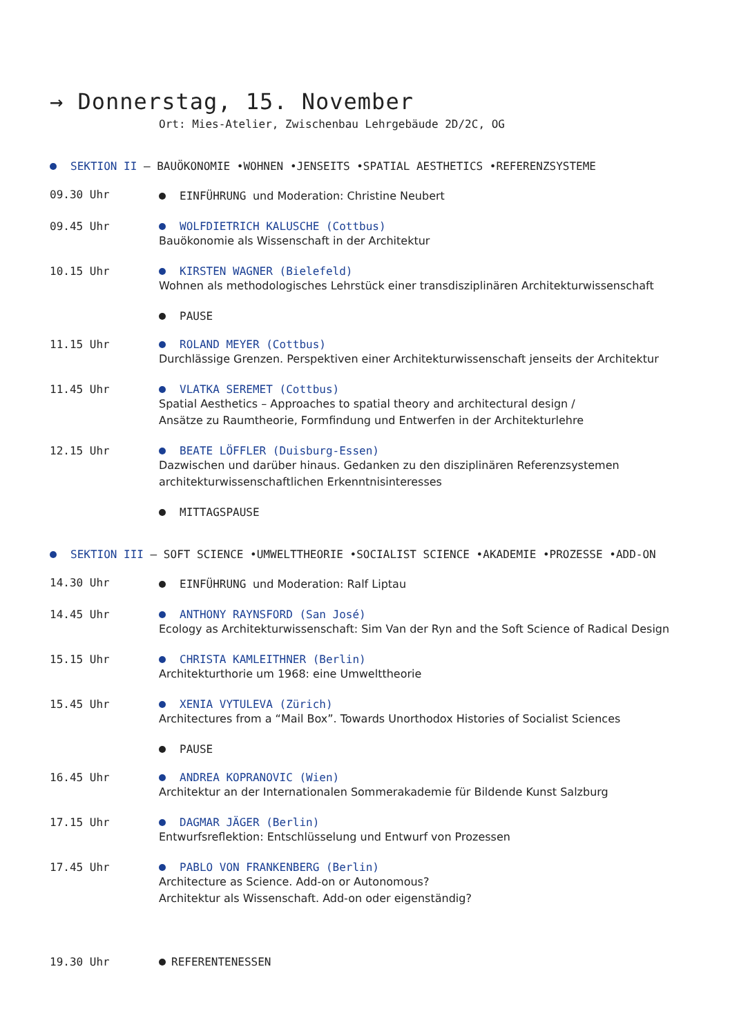→ Donnerstag, 15. November
Ort: Mies-Atelier, Zwischenbau Lehrgebäude 2D/2C, OG
SEKTION II — BAUÖKONOMIE •WOHNEN •JENSEITS •SPATIAL AESTHETICS •REFERENZSYSTEME
09.30 Uhr EINFÜHRUNG und Moderation: Christine Neubert
09.45 Uhr WOLFDIETRICH KALUSCHE (Cottbus)
Bauökonomie als Wissenschaft in der Architektur
10.15 Uhr KIRSTEN WAGNER (Bielefeld)
Wohnen als methodologisches Lehrstück einer transdisziplinären Architekturwissenschaft
PAUSE
11.15 Uhr ROLAND MEYER (Cottbus)
Durchlässige Grenzen. Perspektiven einer Architekturwissenschaft jenseits der Architektur
11.45 Uhr VLATKA SEREMET (Cottbus)
Spatial Aesthetics – Approaches to spatial theory and architectural design /
Ansätze zu Raumtheorie, Formfindung und Entwerfen in der Architekturlehre
12.15 Uhr BEATE LÖFFLER (Duisburg-Essen)
Dazwischen und darüber hinaus. Gedanken zu den disziplinären Referenzsystemen
architekturwissenschaftlichen Erkenntnisinteresses
MITTAGSPAUSE
SEKTION III — SOFT SCIENCE •UMWELTTHEORIE •SOCIALIST SCIENCE •AKADEMIE •PROZESSE •ADD-ON
14.30 Uhr EINFÜHRUNG und Moderation: Ralf Liptau
14.45 Uhr ANTHONY RAYNSFORD (San José)
Ecology as Architekturwissenschaft: Sim Van der Ryn and the Soft Science of Radical Design
15.15 Uhr CHRISTA KAMLEITHNER (Berlin)
Architekturthorie um 1968: eine Umwelttheorie
15.45 Uhr XENIA VYTULEVA (Zürich)
Architectures from a “Mail Box”. Towards Unorthodox Histories of Socialist Sciences
PAUSE
16.45 Uhr ANDREA KOPRANOVIC (Wien)
Architektur an der Internationalen Sommerakademie für Bildende Kunst Salzburg
17.15 Uhr DAGMAR JÄGER (Berlin)
Entwurfsreflektion: Entschlüsselung und Entwurf von Prozessen
17.45 Uhr PABLO VON FRANKENBERG (Berlin)
Architecture as Science. Add-on or Autonomous?
Architektur als Wissenschaft. Add-on oder eigenständig?
19.30 Uhr REFERENTENESSEN